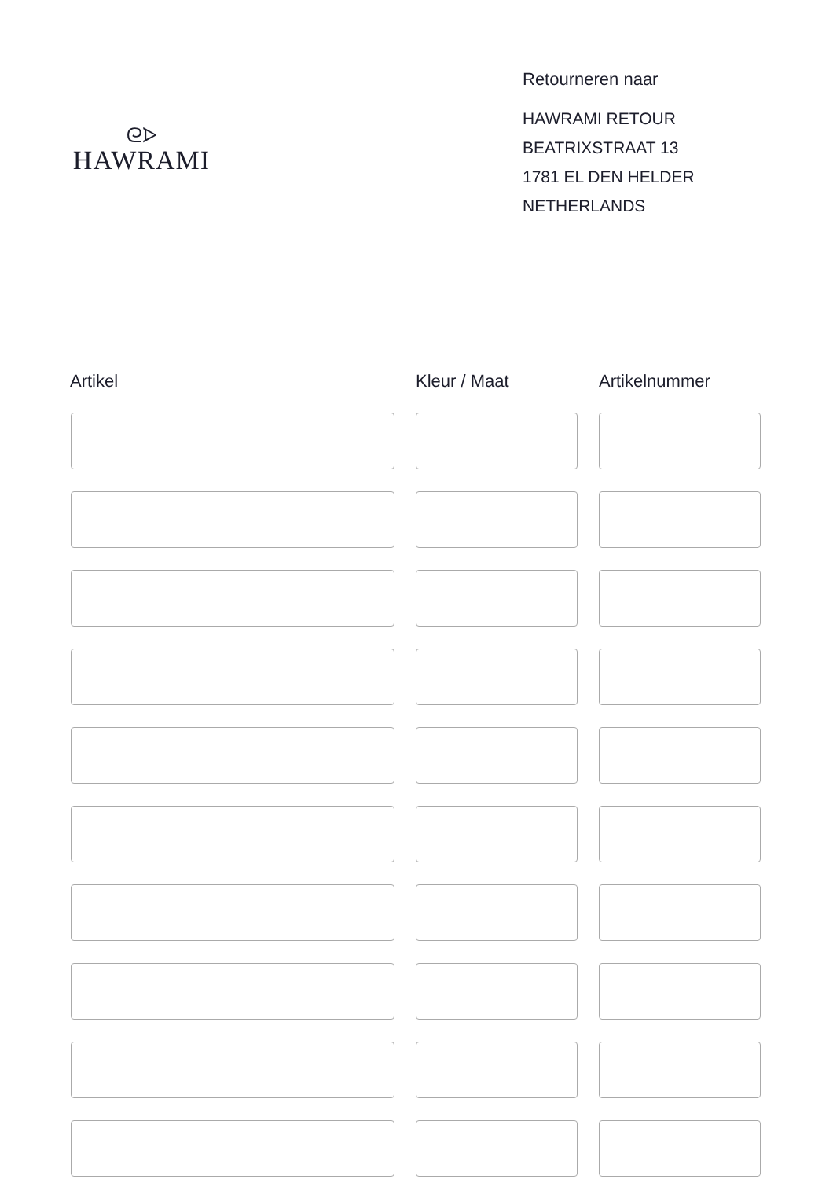ᘓᗌ
HAWRAMI
Retourneren naar
HAWRAMI RETOUR
BEATRIXSTRAAT 13
1781 EL DEN HELDER
NETHERLANDS
| Artikel | Kleur / Maat | Artikelnummer |
| --- | --- | --- |